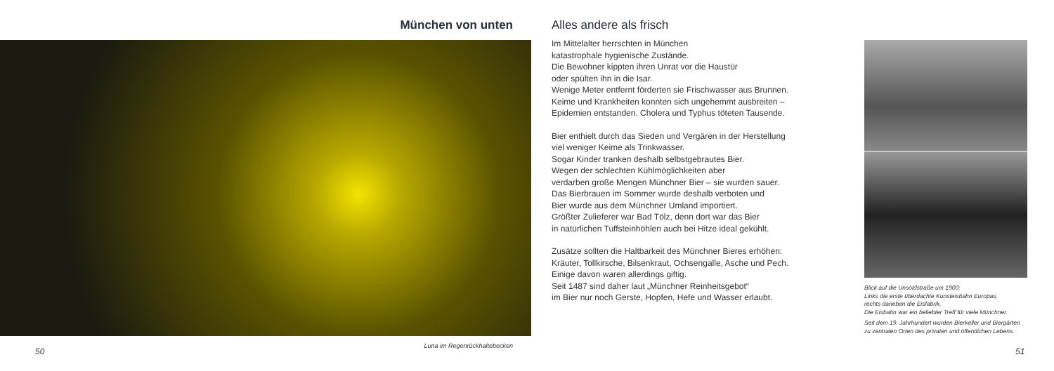München von unten
Luna im Regenrückhaltebecken
50
Alles andere als frisch
Im Mittelalter herrschten in München
katastrophale hygienische Zustände.
Die Bewohner kippten ihren Unrat vor die Haustür
oder spülten ihn in die Isar.
Wenige Meter entfernt förderten sie Frischwasser aus Brunnen.
Keime und Krankheiten konnten sich ungehemmt ausbreiten –
Epidemien entstanden. Cholera und Typhus töteten Tausende.
Bier enthielt durch das Sieden und Vergären in der Herstellung
viel weniger Keime als Trinkwasser.
Sogar Kinder tranken deshalb selbstgebrautes Bier.
Wegen der schlechten Kühlmöglichkeiten aber
verdarben große Mengen Münchner Bier – sie wurden sauer.
Das Bierbrauen im Sommer wurde deshalb verboten und
Bier wurde aus dem Münchner Umland importiert.
Größter Zulieferer war Bad Tölz, denn dort war das Bier
in natürlichen Tuffsteinhöhlen auch bei Hitze ideal gekühlt.
Zusätze sollten die Haltbarkeit des Münchner Bieres erhöhen:
Kräuter, Tollkirsche, Bilsenkraut, Ochsengalle, Asche und Pech.
Einige davon waren allerdings giftig.
Seit 1487 sind daher laut „Münchner Reinheitsgebot“
im Bier nur noch Gerste, Hopfen, Hefe und Wasser erlaubt.
Blick auf die Unsöldstraße um 1900:
Links die erste überdachte Kunsteisbahn Europas,
rechts daneben die Eisfabrik.
Die Eisbahn war ein beliebter Treff für viele Münchner.
Seit dem 19. Jahrhundert wurden Bierkeller und Biergärten
zu zentralen Orten des privaten und öffentlichen Lebens.
51